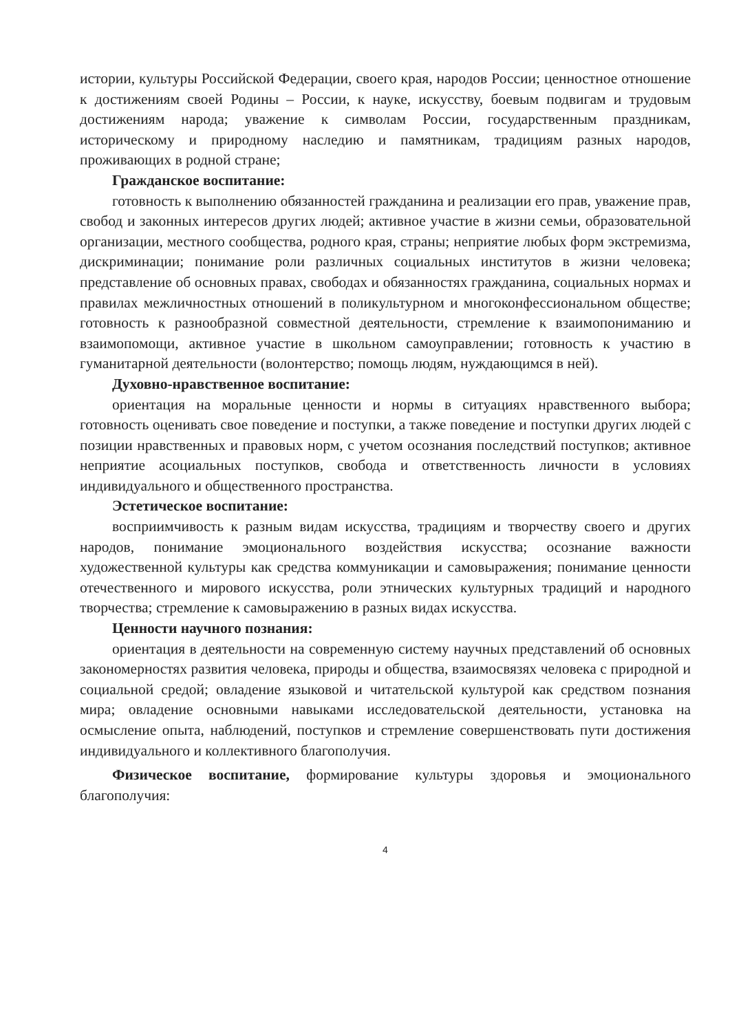истории, культуры Российской Федерации, своего края, народов России; ценностное отношение к достижениям своей Родины – России, к науке, искусству, боевым подвигам и трудовым достижениям народа; уважение к символам России, государственным праздникам, историческому и природному наследию и памятникам, традициям разных народов, проживающих в родной стране;
Гражданское воспитание:
готовность к выполнению обязанностей гражданина и реализации его прав, уважение прав, свобод и законных интересов других людей; активное участие в жизни семьи, образовательной организации, местного сообщества, родного края, страны; неприятие любых форм экстремизма, дискриминации; понимание роли различных социальных институтов в жизни человека; представление об основных правах, свободах и обязанностях гражданина, социальных нормах и правилах межличностных отношений в поликультурном и многоконфессиональном обществе; готовность к разнообразной совместной деятельности, стремление к взаимопониманию и взаимопомощи, активное участие в школьном самоуправлении; готовность к участию в гуманитарной деятельности (волонтерство; помощь людям, нуждающимся в ней).
Духовно-нравственное воспитание:
ориентация на моральные ценности и нормы в ситуациях нравственного выбора; готовность оценивать свое поведение и поступки, а также поведение и поступки других людей с позиции нравственных и правовых норм, с учетом осознания последствий поступков; активное неприятие асоциальных поступков, свобода и ответственность личности в условиях индивидуального и общественного пространства.
Эстетическое воспитание:
восприимчивость к разным видам искусства, традициям и творчеству своего и других народов, понимание эмоционального воздействия искусства; осознание важности художественной культуры как средства коммуникации и самовыражения; понимание ценности отечественного и мирового искусства, роли этнических культурных традиций и народного творчества; стремление к самовыражению в разных видах искусства.
Ценности научного познания:
ориентация в деятельности на современную систему научных представлений об основных закономерностях развития человека, природы и общества, взаимосвязях человека с природной и социальной средой; овладение языковой и читательской культурой как средством познания мира; овладение основными навыками исследовательской деятельности, установка на осмысление опыта, наблюдений, поступков и стремление совершенствовать пути достижения индивидуального и коллективного благополучия.
Физическое воспитание, формирование культуры здоровья и эмоционального благополучия:
4